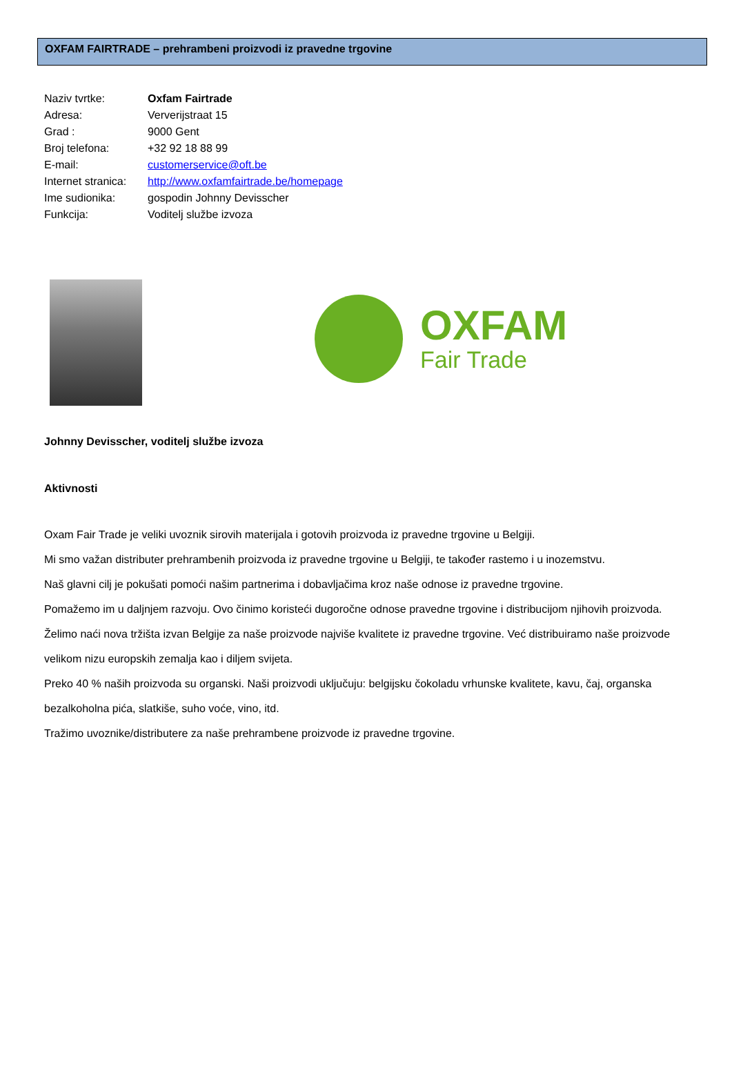OXFAM FAIRTRADE – prehrambeni proizvodi iz pravedne trgovine
Naziv tvrtke: Oxfam Fairtrade
Adresa: Ververijstraat 15
Grad : 9000 Gent
Broj telefona: +32 92 18 88 99
E-mail: customerservice@oft.be
Internet stranica: http://www.oxfamfairtrade.be/homepage
Ime sudionika: gospodin Johnny Devisscher
Funkcija: Voditelj službe izvoza
OXFAM
Fair Trade
Johnny Devisscher, voditelj službe izvoza
Aktivnosti
Oxam Fair Trade je veliki uvoznik sirovih materijala i gotovih proizvoda iz pravedne trgovine u Belgiji.
Mi smo važan distributer prehrambenih proizvoda iz pravedne trgovine u Belgiji, te također rastemo i u inozemstvu.
Naš glavni cilj je pokušati pomoći našim partnerima i dobavljačima kroz naše odnose iz pravedne trgovine.
Pomažemo im u daljnjem razvoju. Ovo činimo koristeći dugoročne odnose pravedne trgovine i distribucijom njihovih proizvoda.
Želimo naći nova tržišta izvan Belgije za naše proizvode najviše kvalitete iz pravedne trgovine. Već distribuiramo naše proizvode velikom nizu europskih zemalja kao i diljem svijeta.
Preko 40 % naših proizvoda su organski. Naši proizvodi uključuju: belgijsku čokoladu vrhunske kvalitete, kavu, čaj, organska bezalkoholna pića, slatkiše, suho voće, vino, itd.
Tražimo uvoznike/distributere za naše prehrambene proizvode iz pravedne trgovine.